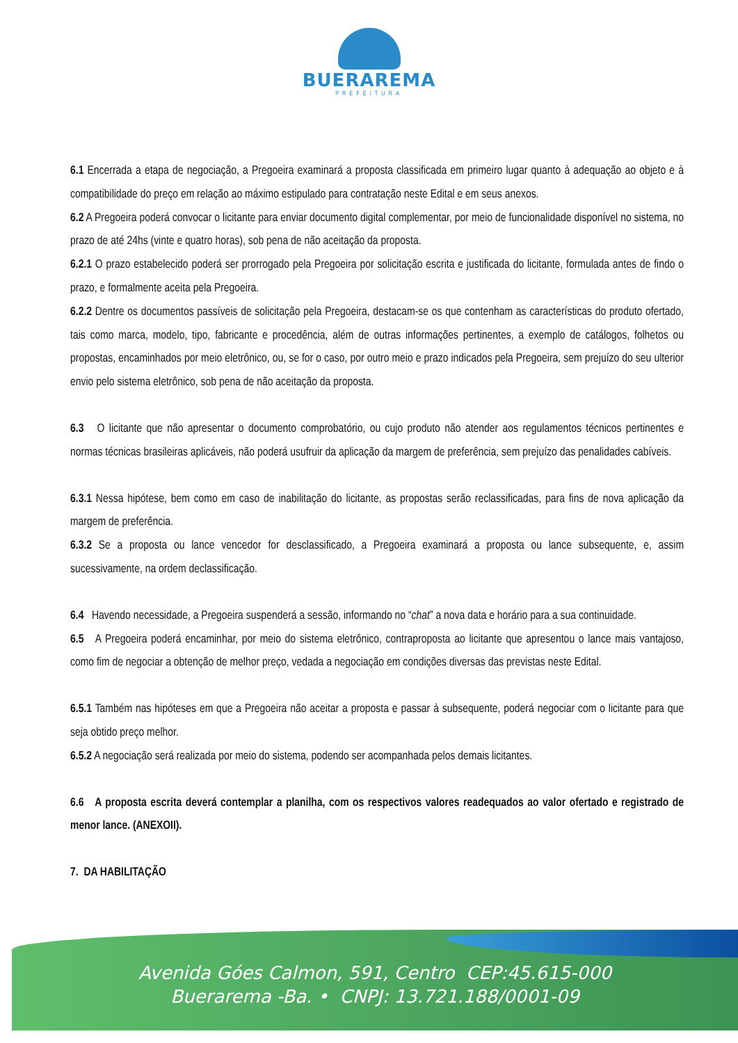BUERAREMA
PREFEITURA
6.1 Encerrada a etapa de negociação, a Pregoeira examinará a proposta classificada em primeiro lugar quanto à adequação ao objeto e à compatibilidade do preço em relação ao máximo estipulado para contratação neste Edital e em seus anexos.
6.2 A Pregoeira poderá convocar o licitante para enviar documento digital complementar, por meio de funcionalidade disponível no sistema, no prazo de até 24hs (vinte e quatro horas), sob pena de não aceitação da proposta.
6.2.1 O prazo estabelecido poderá ser prorrogado pela Pregoeira por solicitação escrita e justificada do licitante, formulada antes de findo o prazo, e formalmente aceita pela Pregoeira.
6.2.2 Dentre os documentos passíveis de solicitação pela Pregoeira, destacam-se os que contenham as características do produto ofertado, tais como marca, modelo, tipo, fabricante e procedência, além de outras informações pertinentes, a exemplo de catálogos, folhetos ou propostas, encaminhados por meio eletrônico, ou, se for o caso, por outro meio e prazo indicados pela Pregoeira, sem prejuízo do seu ulterior envio pelo sistema eletrônico, sob pena de não aceitação da proposta.
6.3 O licitante que não apresentar o documento comprobatório, ou cujo produto não atender aos regulamentos técnicos pertinentes e normas técnicas brasileiras aplicáveis, não poderá usufruir da aplicação da margem de preferência, sem prejuízo das penalidades cabíveis.
6.3.1 Nessa hipótese, bem como em caso de inabilitação do licitante, as propostas serão reclassificadas, para fins de nova aplicação da margem de preferência.
6.3.2 Se a proposta ou lance vencedor for desclassificado, a Pregoeira examinará a proposta ou lance subsequente, e, assim sucessivamente, na ordem declassificação.
6.4 Havendo necessidade, a Pregoeira suspenderá a sessão, informando no “chat” a nova data e horário para a sua continuidade.
6.5 A Pregoeira poderá encaminhar, por meio do sistema eletrônico, contraproposta ao licitante que apresentou o lance mais vantajoso, como fim de negociar a obtenção de melhor preço, vedada a negociação em condições diversas das previstas neste Edital.
6.5.1 Também nas hipóteses em que a Pregoeira não aceitar a proposta e passar à subsequente, poderá negociar com o licitante para que seja obtido preço melhor.
6.5.2 A negociação será realizada por meio do sistema, podendo ser acompanhada pelos demais licitantes.
6.6 A proposta escrita deverá contemplar a planilha, com os respectivos valores readequados ao valor ofertado e registrado de menor lance. (ANEXOII).
7. DA HABILITAÇÃO
Avenida Góes Calmon, 591, Centro CEP:45.615-000
Buerarema -Ba. • CNPJ: 13.721.188/0001-09